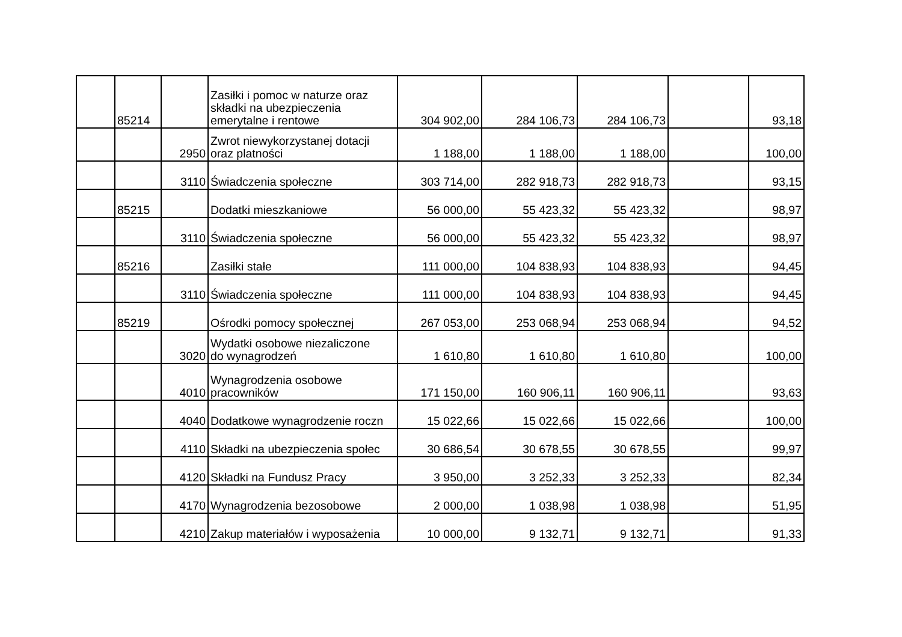| | 85214 | | Zasiłki i pomoc w naturze oraz składki na ubezpieczenia emerytalne i rentowe | 304 902,00 | 284 106,73 | 284 106,73 | | 93,18 |
| | | 2950 | Zwrot niewykorzystanej dotacji oraz platności | 1 188,00 | 1 188,00 | 1 188,00 | | 100,00 |
| | | 3110 | Świadczenia społeczne | 303 714,00 | 282 918,73 | 282 918,73 | | 93,15 |
| | 85215 | | Dodatki mieszkaniowe | 56 000,00 | 55 423,32 | 55 423,32 | | 98,97 |
| | | 3110 | Świadczenia społeczne | 56 000,00 | 55 423,32 | 55 423,32 | | 98,97 |
| | 85216 | | Zasiłki stałe | 111 000,00 | 104 838,93 | 104 838,93 | | 94,45 |
| | | 3110 | Świadczenia społeczne | 111 000,00 | 104 838,93 | 104 838,93 | | 94,45 |
| | 85219 | | Ośrodki pomocy społecznej | 267 053,00 | 253 068,94 | 253 068,94 | | 94,52 |
| | | 3020 | Wydatki osobowe niezaliczone do wynagrodzeń | 1 610,80 | 1 610,80 | 1 610,80 | | 100,00 |
| | | 4010 | Wynagrodzenia osobowe pracowników | 171 150,00 | 160 906,11 | 160 906,11 | | 93,63 |
| | | 4040 | Dodatkowe wynagrodzenie roczn | 15 022,66 | 15 022,66 | 15 022,66 | | 100,00 |
| | | 4110 | Składki na ubezpieczenia społec | 30 686,54 | 30 678,55 | 30 678,55 | | 99,97 |
| | | 4120 | Składki na Fundusz Pracy | 3 950,00 | 3 252,33 | 3 252,33 | | 82,34 |
| | | 4170 | Wynagrodzenia bezosobowe | 2 000,00 | 1 038,98 | 1 038,98 | | 51,95 |
| | | 4210 | Zakup materiałów i wyposażenia | 10 000,00 | 9 132,71 | 9 132,71 | | 91,33 |